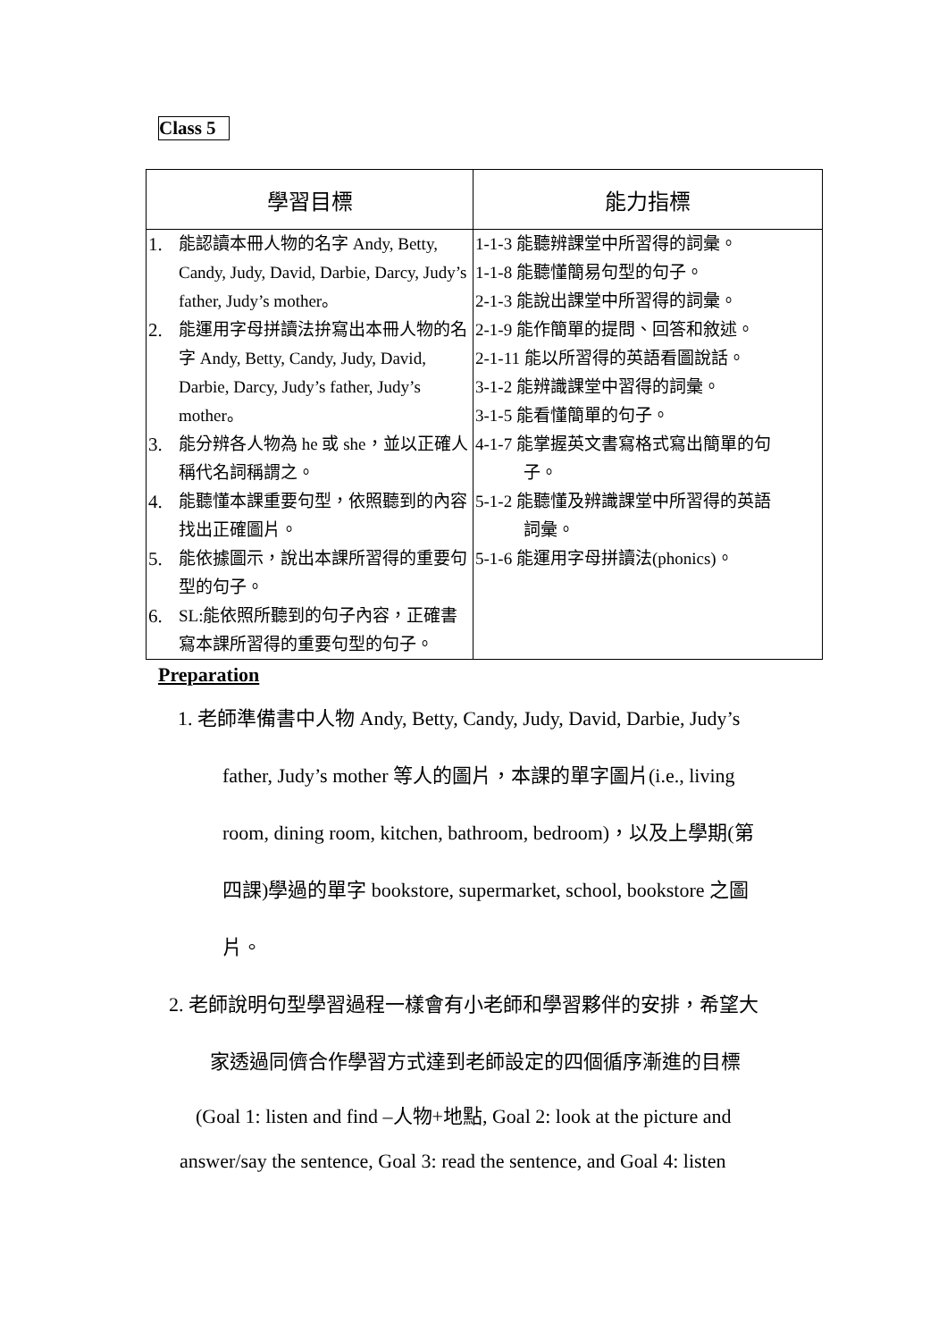Class 5
| 學習目標 | 能力指標 |
| --- | --- |
| 1. 能認讀本冊人物的名字 Andy, Betty, Candy, Judy, David, Darbie, Darcy, Judy’s father, Judy’s mother。 2. 能運用字母拼讀法拚寫出本冊人物的名字 Andy, Betty, Candy, Judy, David, Darbie, Darcy, Judy’s father, Judy’s mother。 3. 能分辨各人物為 he 或 she，並以正確人稱代名詞稱謂之。 4. 能聽懂本課重要句型，依照聽到的內容找出正確圖片。 5. 能依據圖示，說出本課所習得的重要句型的句子。 6. SL:能依照所聽到的句子內容，正確書寫本課所習得的重要句型的句子。 | 1-1-3 能聽辨課堂中所習得的詞彙。 1-1-8 能聽懂簡易句型的句子。 2-1-3 能說出課堂中所習得的詞彙。 2-1-9 能作簡單的提問、回答和敘述。 2-1-11 能以所習得的英語看圖說話。 3-1-2 能辨識課堂中習得的詞彙。 3-1-5 能看懂簡單的句子。 4-1-7 能掌握英文書寫格式寫出簡單的句 子。 5-1-2 能聽懂及辨識課堂中所習得的英語 詞彙。 5-1-6 能運用字母拼讀法(phonics)。 |
Preparation
1. 老師準備書中人物 Andy, Betty, Candy, Judy, David, Darbie, Judy’s
father, Judy’s mother 等人的圖片，本課的單字圖片(i.e., living
room, dining room, kitchen, bathroom, bedroom)，以及上學期(第
四課)學過的單字 bookstore, supermarket, school, bookstore 之圖
片。
2. 老師說明句型學習過程一樣會有小老師和學習夥伴的安排，希望大
家透過同儕合作學習方式達到老師設定的四個循序漸進的目標
(Goal 1: listen and find –人物+地點, Goal 2: look at the picture and
answer/say the sentence, Goal 3: read the sentence, and Goal 4: listen